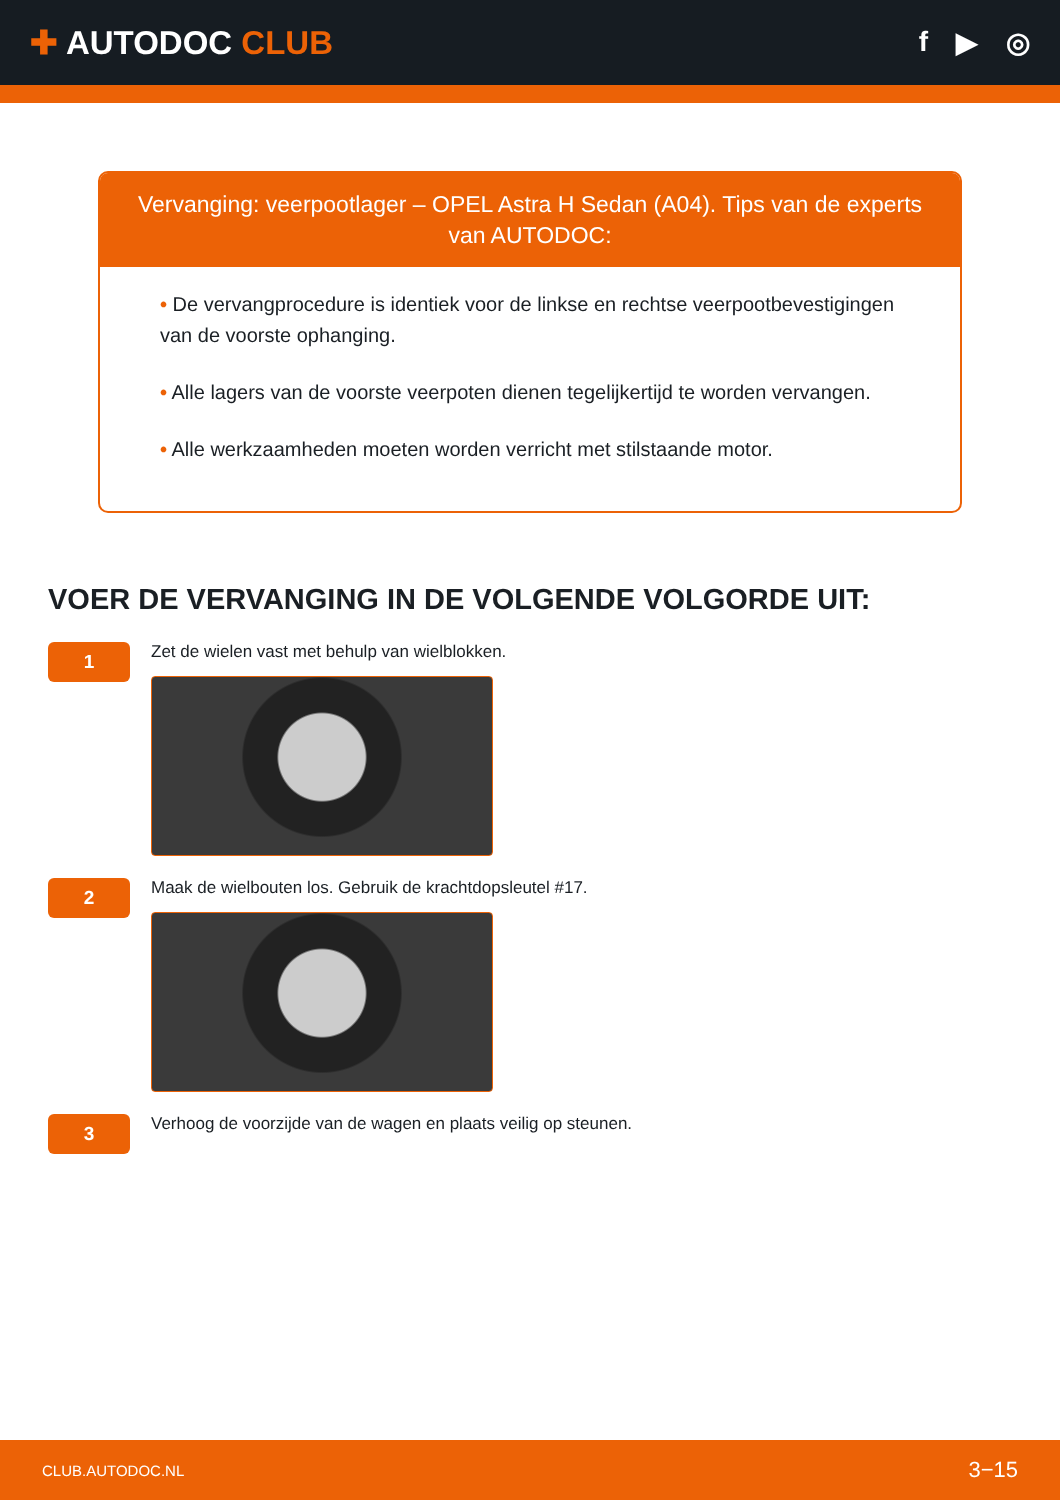✚ AUTODOC CLUB
f ▶ ◎
Vervanging: veerpootlager – OPEL Astra H Sedan (A04). Tips van de experts van AUTODOC:
• De vervangprocedure is identiek voor de linkse en rechtse veerpootbevestigingen van de voorste ophanging.
• Alle lagers van de voorste veerpoten dienen tegelijkertijd te worden vervangen.
• Alle werkzaamheden moeten worden verricht met stilstaande motor.
VOER DE VERVANGING IN DE VOLGENDE VOLGORDE UIT:
1
Zet de wielen vast met behulp van wielblokken.
2
Maak de wielbouten los. Gebruik de krachtdopsleutel #17.
3
Verhoog de voorzijde van de wagen en plaats veilig op steunen.
CLUB.AUTODOC.NL 3−15